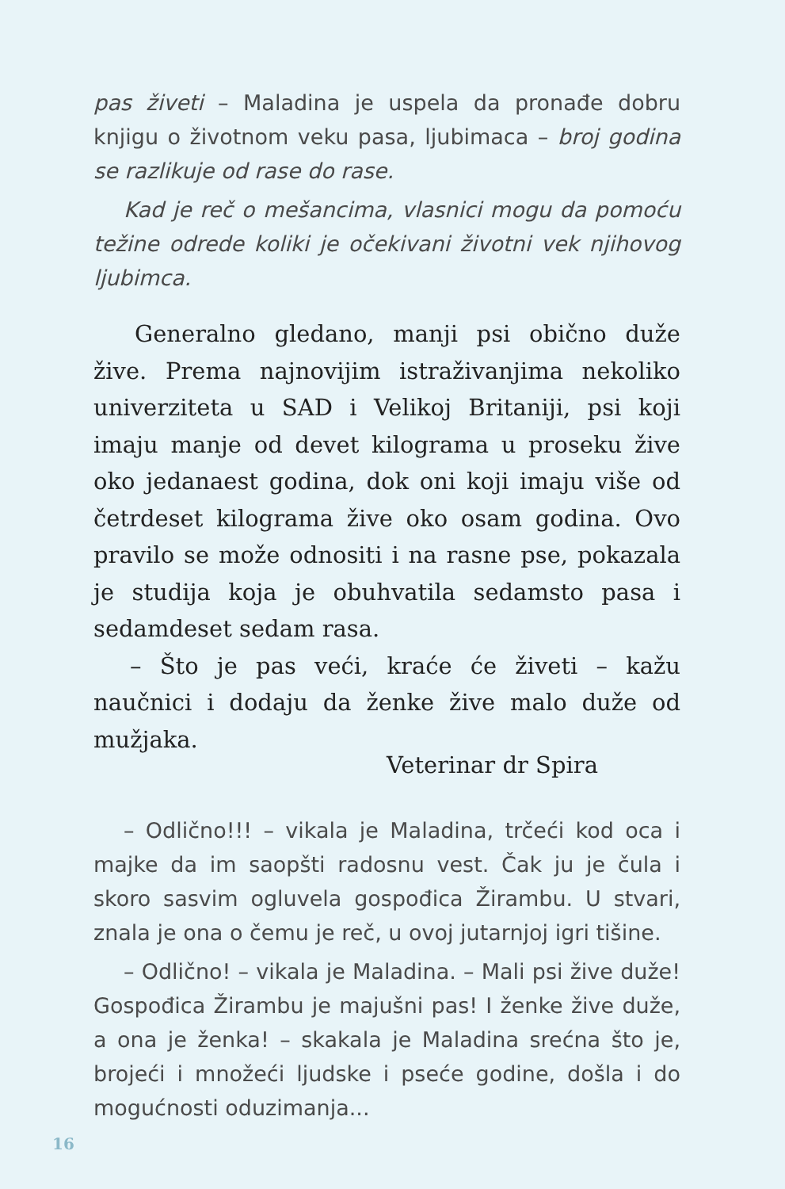pas živeti – Maladina je uspela da pronađe dobru knjigu o životnom veku pasa, ljubimaca – broj godina se razlikuje od rase do rase.
Kad je reč o mešancima, vlasnici mogu da pomoću težine odrede koliki je očekivani životni vek njihovog ljubimca.
Generalno gledano, manji psi obično duže žive. Prema najnovijim istraživanjima nekoliko univerziteta u SAD i Velikoj Britaniji, psi koji imaju manje od devet kilograma u proseku žive oko jedanaest godina, dok oni koji imaju više od četrdeset kilograma žive oko osam godina. Ovo pravilo se može odnositi i na rasne pse, pokazala je studija koja je obuhvatila sedamsto pasa i sedamdeset sedam rasa.
– Što je pas veći, kraće će živeti – kažu naučnici i dodaju da ženke žive malo duže od mužjaka.
Veterinar dr Spira
– Odlično!!! – vikala je Maladina, trčeći kod oca i majke da im saopšti radosnu vest. Čak ju je čula i skoro sasvim ogluvela gospođica Žirambu. U stvari, znala je ona o čemu je reč, u ovoj jutarnjoj igri tišine.
– Odlično! – vikala je Maladina. – Mali psi žive duže! Gospođica Žirambu je majušni pas! I ženke žive duže, a ona je ženka! – skakala je Maladina srećna što je, brojeći i množeći ljudske i pseće godine, došla i do mogućnosti oduzimanja...
16